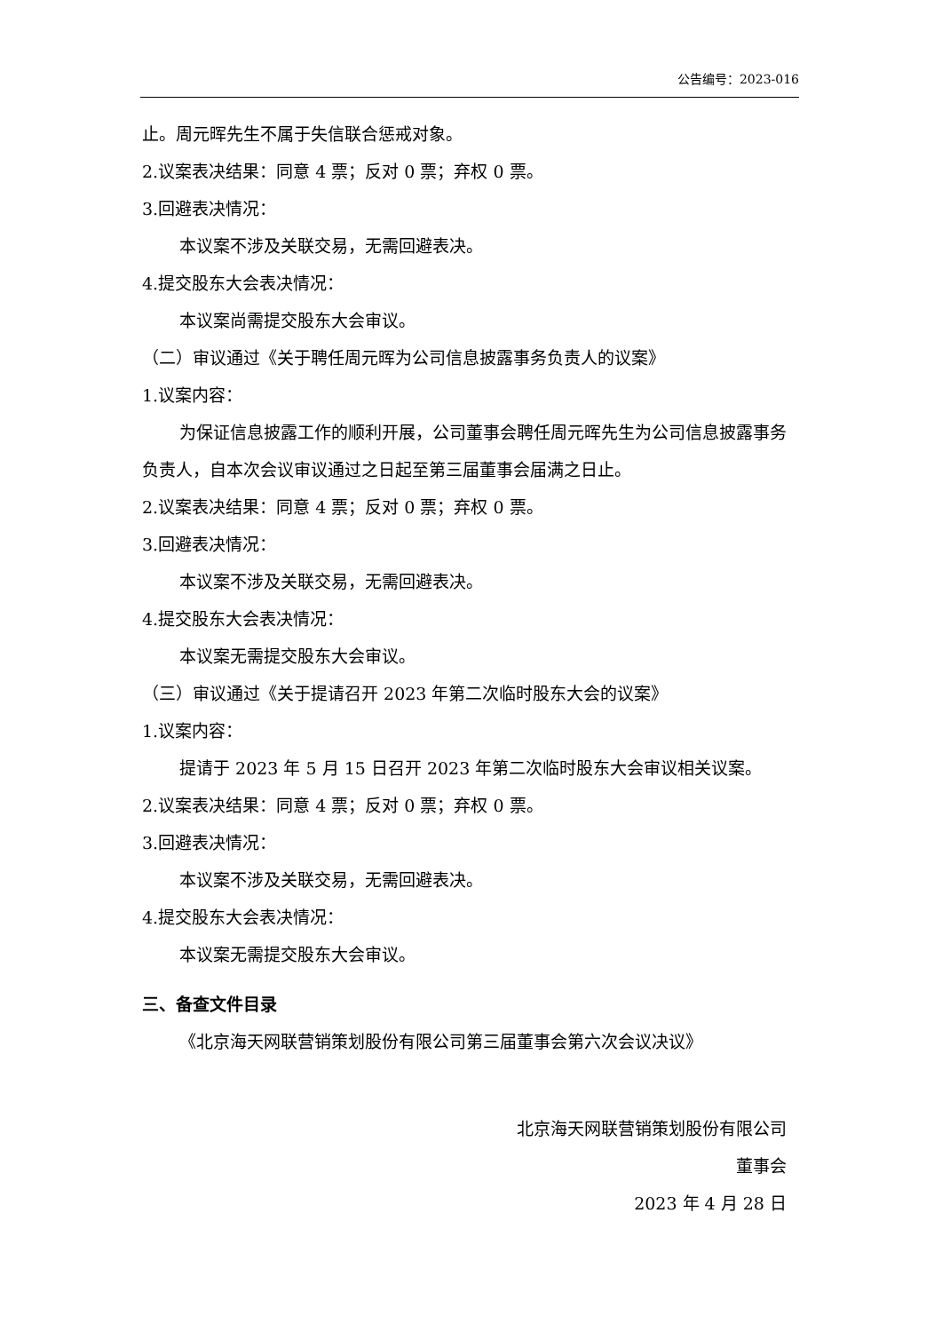公告编号：2023-016
止。周元晖先生不属于失信联合惩戒对象。
2.议案表决结果：同意 4 票；反对 0 票；弃权 0 票。
3.回避表决情况：
本议案不涉及关联交易，无需回避表决。
4.提交股东大会表决情况：
本议案尚需提交股东大会审议。
（二）审议通过《关于聘任周元晖为公司信息披露事务负责人的议案》
1.议案内容：
为保证信息披露工作的顺利开展，公司董事会聘任周元晖先生为公司信息披露事务负责人，自本次会议审议通过之日起至第三届董事会届满之日止。
2.议案表决结果：同意 4 票；反对 0 票；弃权 0 票。
3.回避表决情况：
本议案不涉及关联交易，无需回避表决。
4.提交股东大会表决情况：
本议案无需提交股东大会审议。
（三）审议通过《关于提请召开 2023 年第二次临时股东大会的议案》
1.议案内容：
提请于 2023 年 5 月 15 日召开 2023 年第二次临时股东大会审议相关议案。
2.议案表决结果：同意 4 票；反对 0 票；弃权 0 票。
3.回避表决情况：
本议案不涉及关联交易，无需回避表决。
4.提交股东大会表决情况：
本议案无需提交股东大会审议。
三、备查文件目录
《北京海天网联营销策划股份有限公司第三届董事会第六次会议决议》
北京海天网联营销策划股份有限公司
董事会
2023 年 4 月 28 日